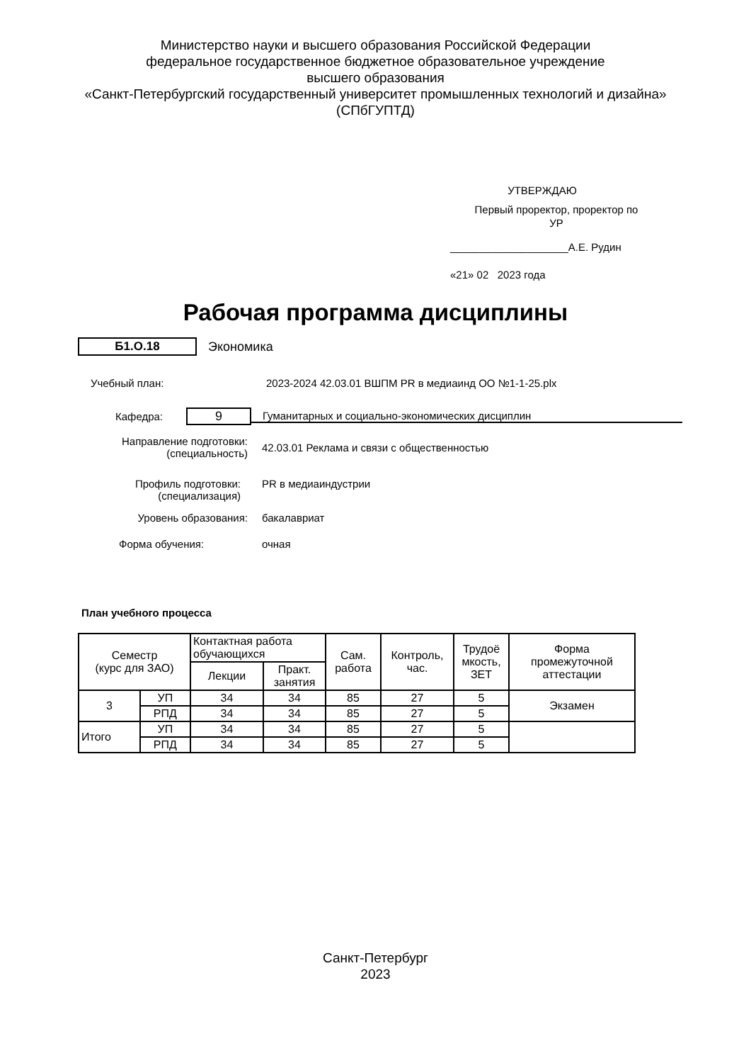Министерство науки и высшего образования Российской Федерации
федеральное государственное бюджетное образовательное учреждение
высшего образования
«Санкт-Петербургский государственный университет промышленных технологий и дизайна»
(СПбГУПТД)
УТВЕРЖДАЮ
Первый проректор, проректор по
УР
____________________А.Е. Рудин
«21» 02 2023 года
Рабочая программа дисциплины
Б1.О.18
Экономика
Учебный план: 2023-2024 42.03.01 ВШПМ PR в медиаинд ОО №1-1-25.plx
Кафедра:
9
Гуманитарных и социально-экономических дисциплин
Направление подготовки:
(специальность)
42.03.01 Реклама и связи с общественностью
Профиль подготовки:
(специализация)
PR в медиаиндустрии
Уровень образования: бакалавриат
Форма обучения: очная
План учебного процесса
| Семестр (курс для ЗАО) | | Контактная работа обучающихся | | Сам. работа | Контроль, час. | Трудоё мкость, ЗЕТ | Форма промежуточной аттестации |
| --- | --- | --- | --- | --- | --- | --- | --- |
| | | Лекции | Практ. занятия | | | | |
| 3 | УП | 34 | 34 | 85 | 27 | 5 | Экзамен |
| | РПД | 34 | 34 | 85 | 27 | 5 | |
| Итого | УП | 34 | 34 | 85 | 27 | 5 | |
| | РПД | 34 | 34 | 85 | 27 | 5 | |
Санкт-Петербург
2023